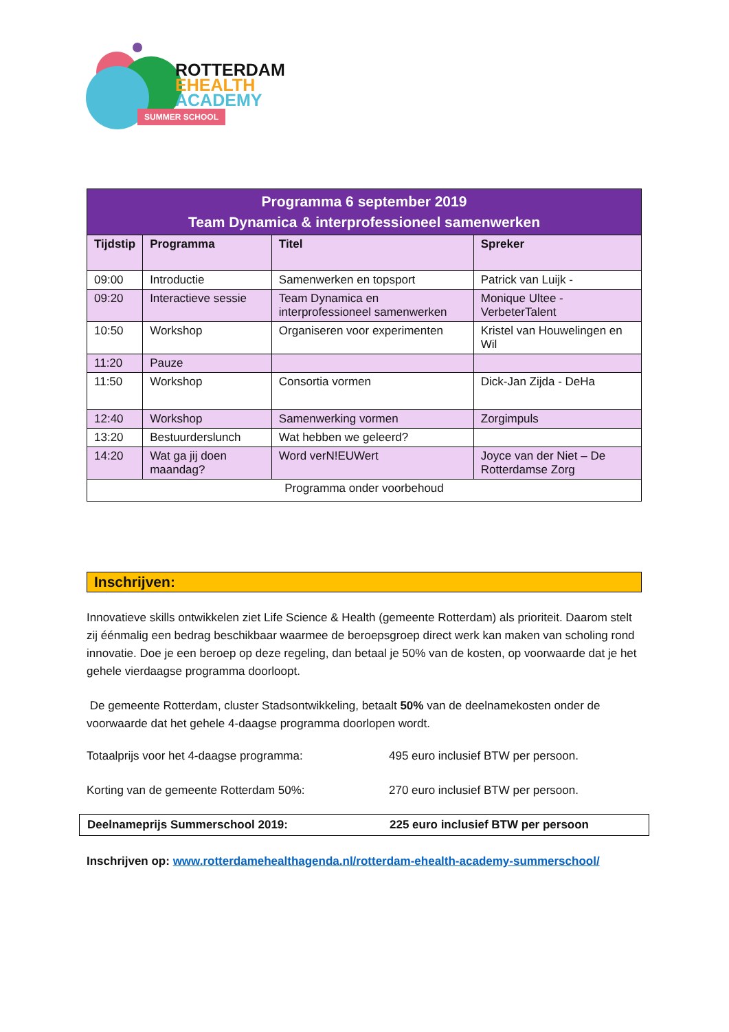ROTTERDAM
EHEALTH
ACADEMY
SUMMER SCHOOL
| Programma 6 september 2019 Team Dynamica & interprofessioneel samenwerken | | | |
| --- | --- | --- | --- |
| Tijdstip | Programma | Titel | Spreker |
| 09:00 | Introductie | Samenwerken en topsport | Patrick van Luijk - |
| 09:20 | Interactieve sessie | Team Dynamica en interprofessioneel samenwerken | Monique Ultee - VerbeterTalent |
| 10:50 | Workshop | Organiseren voor experimenten | Kristel van Houwelingen en Wil |
| 11:20 | Pauze | | |
| 11:50 | Workshop | Consortia vormen | Dick-Jan Zijda - DeHa |
| 12:40 | Workshop | Samenwerking vormen | Zorgimpuls |
| 13:20 | Bestuurderslunch | Wat hebben we geleerd? | |
| 14:20 | Wat ga jij doen maandag? | Word verN!EUWert | Joyce van der Niet – De Rotterdamse Zorg |
| Programma onder voorbehoud | | | |
Inschrijven:
Innovatieve skills ontwikkelen ziet Life Science & Health (gemeente Rotterdam) als prioriteit. Daarom stelt zij éénmalig een bedrag beschikbaar waarmee de beroepsgroep direct werk kan maken van scholing rond innovatie. Doe je een beroep op deze regeling, dan betaal je 50% van de kosten, op voorwaarde dat je het gehele vierdaagse programma doorloopt.
De gemeente Rotterdam, cluster Stadsontwikkeling, betaalt 50% van de deelnamekosten onder de voorwaarde dat het gehele 4-daagse programma doorlopen wordt.
Totaalprijs voor het 4-daagse programma: 495 euro inclusief BTW per persoon.
Korting van de gemeente Rotterdam 50%: 270 euro inclusief BTW per persoon.
Deelnameprijs Summerschool 2019: 225 euro inclusief BTW per persoon
Inschrijven op: www.rotterdamehealthagenda.nl/rotterdam-ehealth-academy-summerschool/